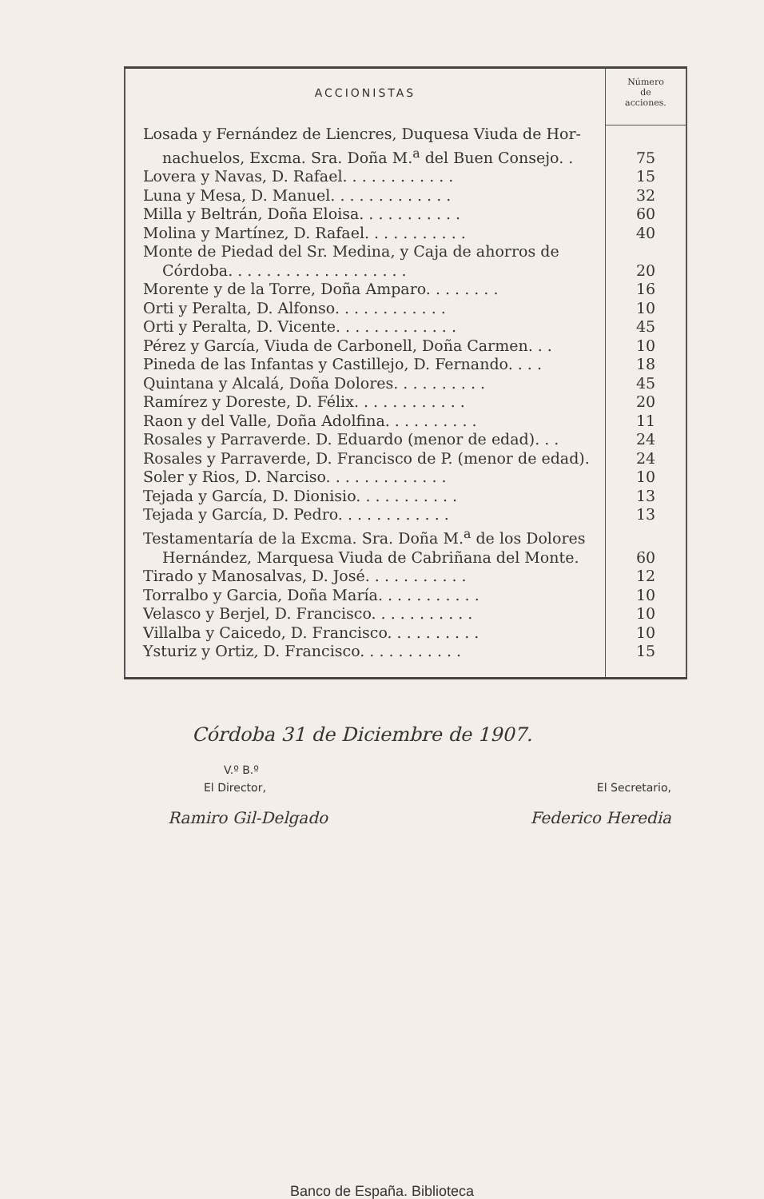| ACCIONISTAS | Número de acciones. |
| --- | --- |
| Losada y Fernández de Liencres, Duquesa Viuda de Hor- | |
| nachuelos, Excma. Sra. Doña M.<sup>a</sup> del Buen Consejo. . | 75 |
| Lovera y Navas, D. Rafael. . . . . . . . . . . . | 15 |
| Luna y Mesa, D. Manuel. . . . . . . . . . . . . | 32 |
| Milla y Beltrán, Doña Eloisa. . . . . . . . . . . | 60 |
| Molina y Martínez, D. Rafael. . . . . . . . . . . | 40 |
| Monte de Piedad del Sr. Medina, y Caja de ahorros de | |
| Córdoba. . . . . . . . . . . . . . . . . . . | 20 |
| Morente y de la Torre, Doña Amparo. . . . . . . . | 16 |
| Orti y Peralta, D. Alfonso. . . . . . . . . . . . | 10 |
| Orti y Peralta, D. Vicente. . . . . . . . . . . . . | 45 |
| Pérez y García, Viuda de Carbonell, Doña Carmen. . . | 10 |
| Pineda de las Infantas y Castillejo, D. Fernando. . . . | 18 |
| Quintana y Alcalá, Doña Dolores. . . . . . . . . . | 45 |
| Ramírez y Doreste, D. Félix. . . . . . . . . . . . | 20 |
| Raon y del Valle, Doña Adolfina. . . . . . . . . . | 11 |
| Rosales y Parraverde. D. Eduardo (menor de edad). . . | 24 |
| Rosales y Parraverde, D. Francisco de P. (menor de edad). | 24 |
| Soler y Rios, D. Narciso. . . . . . . . . . . . . | 10 |
| Tejada y García, D. Dionisio. . . . . . . . . . . | 13 |
| Tejada y García, D. Pedro. . . . . . . . . . . . | 13 |
| Testamentaría de la Excma. Sra. Doña M.<sup>a</sup> de los Dolores | |
| Hernández, Marquesa Viuda de Cabriñana del Monte. | 60 |
| Tirado y Manosalvas, D. José. . . . . . . . . . . | 12 |
| Torralbo y Garcia, Doña María. . . . . . . . . . . | 10 |
| Velasco y Berjel, D. Francisco. . . . . . . . . . . | 10 |
| Villalba y Caicedo, D. Francisco. . . . . . . . . . | 10 |
| Ysturiz y Ortiz, D. Francisco. . . . . . . . . . . | 15 |
Córdoba 31 de Diciembre de 1907.
V.º B.º
El Director, El Secretario,
Ramiro Gil-Delgado Federico Heredia
Banco de España. Biblioteca